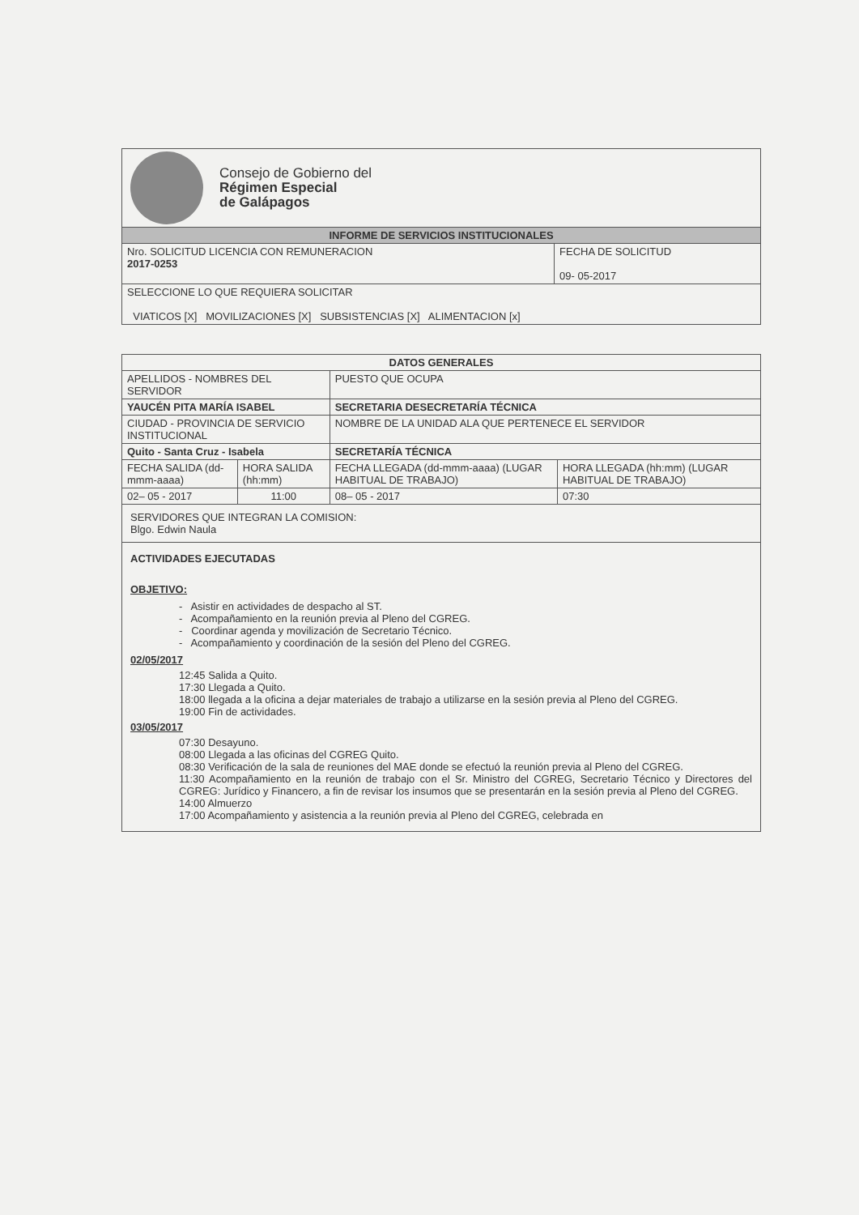| Consejo de Gobierno del Régimen Especial de Galápagos | |
| INFORME DE SERVICIOS INSTITUCIONALES | |
| Nro. SOLICITUD LICENCIA CON REMUNERACION 2017-0253 | FECHA DE SOLICITUD 09- 05-2017 |
| SELECCIONE LO QUE REQUIERA SOLICITAR VIATICOS [X] MOVILIZACIONES [X] SUBSISTENCIAS [X] ALIMENTACION [x] | |
| DATOS GENERALES | | | |
| APELLIDOS - NOMBRES DEL SERVIDOR | | PUESTO QUE OCUPA | |
| YAUCÉN PITA MARÍA ISABEL | | SECRETARIA DESECRETARÍA TÉCNICA | |
| CIUDAD - PROVINCIA DE SERVICIO INSTITUCIONAL | | NOMBRE DE LA UNIDAD ALA QUE PERTENECE EL SERVIDOR | |
| Quito - Santa Cruz - Isabela | | SECRETARÍA TÉCNICA | |
| FECHA SALIDA (dd-mmm-aaaa) | HORA SALIDA (hh:mm) | FECHA LLEGADA (dd-mmm-aaaa) (LUGAR HABITUAL DE TRABAJO) | HORA LLEGADA (hh:mm) (LUGAR HABITUAL DE TRABAJO) |
| 02– 05 - 2017 | 11:00 | 08– 05 - 2017 | 07:30 |
SERVIDORES QUE INTEGRAN LA COMISION:
Blgo. Edwin Naula
ACTIVIDADES EJECUTADAS
OBJETIVO:
- Asistir en actividades de despacho al ST.
- Acompañamiento en la reunión previa al Pleno del CGREG.
- Coordinar agenda y movilización de Secretario Técnico.
- Acompañamiento y coordinación de la sesión del Pleno del CGREG.
02/05/2017
12:45 Salida a Quito.
17:30 Llegada a Quito.
18:00 llegada a la oficina a dejar materiales de trabajo a utilizarse en la sesión previa al Pleno del CGREG.
19:00 Fin de actividades.
03/05/2017
07:30 Desayuno.
08:00 Llegada a las oficinas del CGREG Quito.
08:30 Verificación de la sala de reuniones del MAE donde se efectuó la reunión previa al Pleno del CGREG.
11:30 Acompañamiento en la reunión de trabajo con el Sr. Ministro del CGREG, Secretario Técnico y Directores del CGREG: Jurídico y Financero, a fin de revisar los insumos que se presentarán en la sesión previa al Pleno del CGREG.
14:00 Almuerzo
17:00 Acompañamiento y asistencia a la reunión previa al Pleno del CGREG, celebrada en